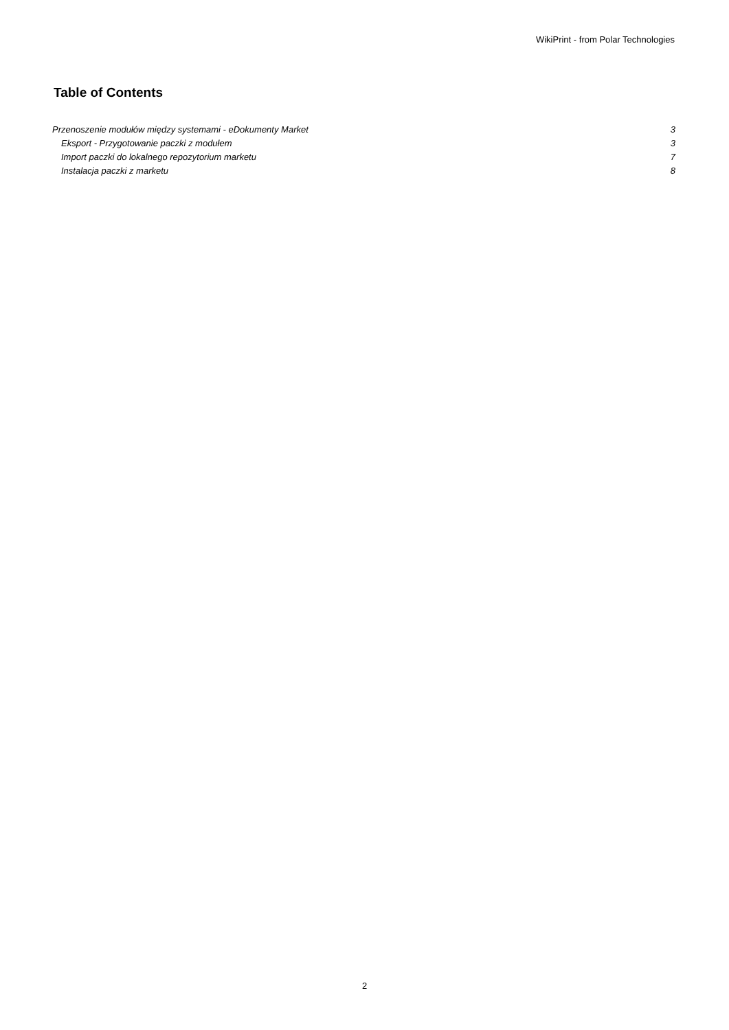WikiPrint - from Polar Technologies
Table of Contents
Przenoszenie modułów między systemami - eDokumenty Market 3
Eksport - Przygotowanie paczki z modułem 3
Import paczki do lokalnego repozytorium marketu 7
Instalacja paczki z marketu 8
2